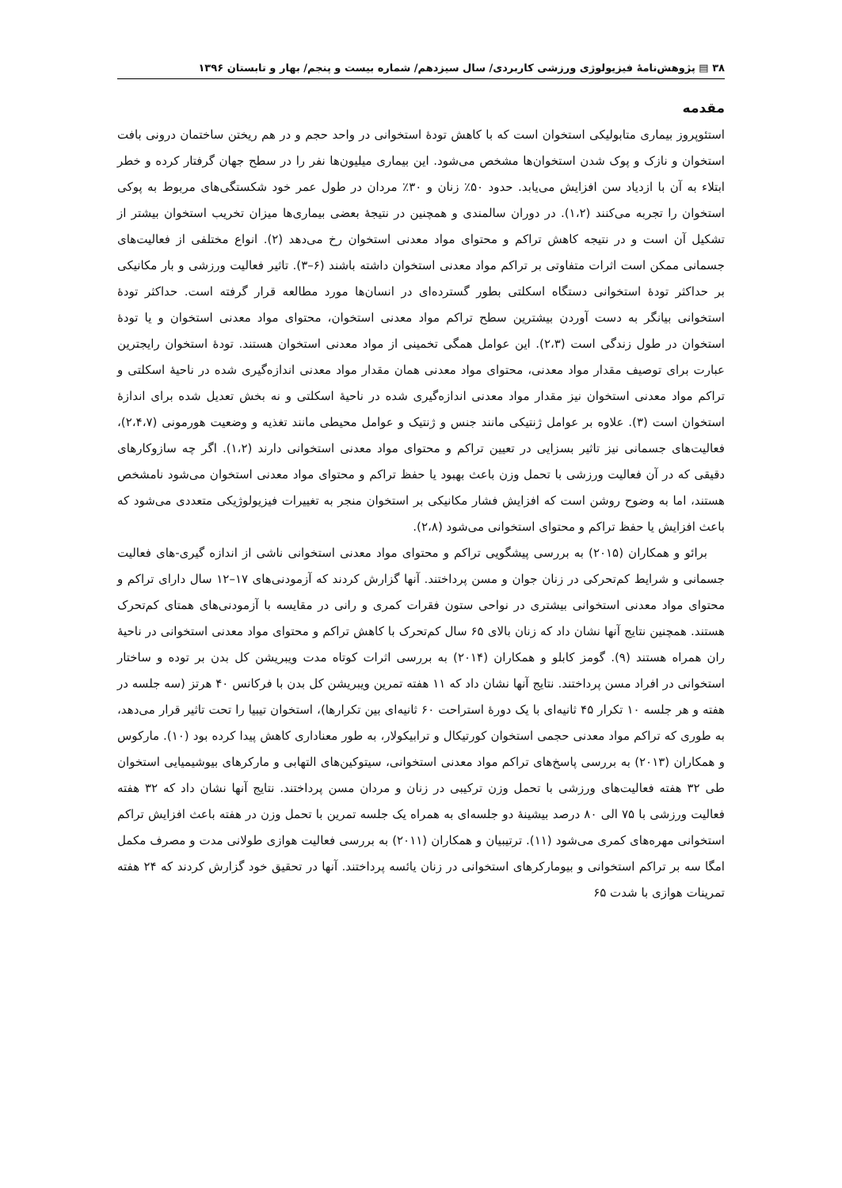۳۸ ▤ پژوهش‌نامهٔ فیزیولوژی ورزشی کاربردی/ سال سیزدهم/ شماره بیست و پنجم/ بهار و تابستان ۱۳۹۶
مقدمه
استئوپروز بیماری متابولیکی استخوان است که با کاهش تودهٔ استخوانی در واحد حجم و در هم ریختن ساختمان درونی بافت استخوان و نازک و پوک شدن استخوان‌ها مشخص می‌شود. این بیماری میلیون‌ها نفر را در سطح جهان گرفتار کرده و خطر ابتلاء به آن با ازدیاد سن افزایش می‌یابد. حدود ۵۰٪ زنان و ۳۰٪ مردان در طول عمر خود شکستگی‌های مربوط به پوکی استخوان را تجربه می‌کنند (۱،۲). در دوران سالمندی و همچنین در نتیجهٔ بعضی بیماری‌ها میزان تخریب استخوان بیشتر از تشکیل آن است و در نتیجه کاهش تراکم و محتوای مواد معدنی استخوان رخ می‌دهد (۲). انواع مختلفی از فعالیت‌های جسمانی ممکن است اثرات متفاوتی بر تراکم مواد معدنی استخوان داشته باشند (۶–۳). تاثیر فعالیت ورزشی و بار مکانیکی بر حداکثر تودهٔ استخوانی دستگاه اسکلتی بطور گسترده‌ای در انسان‌ها مورد مطالعه قرار گرفته است. حداکثر تودهٔ استخوانی بیانگر به دست آوردن بیشترین سطح تراکم مواد معدنی استخوان، محتوای مواد معدنی استخوان و یا تودهٔ استخوان در طول زندگی است (۲،۳). این عوامل همگی تخمینی از مواد معدنی استخوان هستند. تودهٔ استخوان رایجترین عبارت برای توصیف مقدار مواد معدنی، محتوای مواد معدنی همان مقدار مواد معدنی اندازه‌گیری شده در ناحیهٔ اسکلتی و تراکم مواد معدنی استخوان نیز مقدار مواد معدنی اندازه‌گیری شده در ناحیهٔ اسکلتی و نه بخش تعدیل شده برای اندازهٔ استخوان است (۳). علاوه بر عوامل ژنتیکی مانند جنس و ژنتیک و عوامل محیطی مانند تغذیه و وضعیت هورمونی (۲،۴،۷)، فعالیت‌های جسمانی نیز تاثیر بسزایی در تعیین تراکم و محتوای مواد معدنی استخوانی دارند (۱،۲). اگر چه سازوکارهای دقیقی که در آن فعالیت ورزشی با تحمل وزن باعث بهبود یا حفظ تراکم و محتوای مواد معدنی استخوان می‌شود نامشخص هستند، اما به وضوح روشن است که افزایش فشار مکانیکی بر استخوان منجر به تغییرات فیزیولوژیکی متعددی می‌شود که باعث افزایش یا حفظ تراکم و محتوای استخوانی می‌شود (۲،۸).
برائو و همکاران (۲۰۱۵) به بررسی پیشگویی تراکم و محتوای مواد معدنی استخوانی ناشی از اندازه گیری-های فعالیت جسمانی و شرایط کم‌تحرکی در زنان جوان و مسن پرداختند. آنها گزارش کردند که آزمودنی‌های ۱۷–۱۲ سال دارای تراکم و محتوای مواد معدنی استخوانی بیشتری در نواحی ستون فقرات کمری و رانی در مقایسه با آزمودنی‌های همتای کم‌تحرک هستند. همچنین نتایج آنها نشان داد که زنان بالای ۶۵ سال کم‌تحرک با کاهش تراکم و محتوای مواد معدنی استخوانی در ناحیهٔ ران همراه هستند (۹). گومز کابلو و همکاران (۲۰۱۴) به بررسی اثرات کوتاه مدت ویبریشن کل بدن بر توده و ساختار استخوانی در افراد مسن پرداختند. نتایج آنها نشان داد که ۱۱ هفته تمرین ویبریشن کل بدن با فرکانس ۴۰ هرتز (سه جلسه در هفته و هر جلسه ۱۰ تکرار ۴۵ ثانیه‌ای با یک دورهٔ استراحت ۶۰ ثانیه‌ای بین تکرارها)، استخوان تیبیا را تحت تاثیر قرار می‌دهد، به طوری که تراکم مواد معدنی حجمی استخوان کورتیکال و ترابیکولار، به طور معناداری کاهش پیدا کرده بود (۱۰). مارکوس و همکاران (۲۰۱۳) به بررسی پاسخ‌های تراکم مواد معدنی استخوانی، سیتوکین‌های التهابی و مارکرهای بیوشیمیایی استخوان طی ۳۲ هفته فعالیت‌های ورزشی با تحمل وزن ترکیبی در زنان و مردان مسن پرداختند. نتایج آنها نشان داد که ۳۲ هفته فعالیت ورزشی با ۷۵ الی ۸۰ درصد بیشینهٔ دو جلسه‌ای به همراه یک جلسه تمرین با تحمل وزن در هفته باعث افزایش تراکم استخوانی مهره‌های کمری می‌شود (۱۱). ترتیبیان و همکاران (۲۰۱۱) به بررسی فعالیت هوازی طولانی مدت و مصرف مکمل امگا سه بر تراکم استخوانی و بیومارکرهای استخوانی در زنان یائسه پرداختند. آنها در تحقیق خود گزارش کردند که ۲۴ هفته تمرینات هوازی با شدت ۶۵